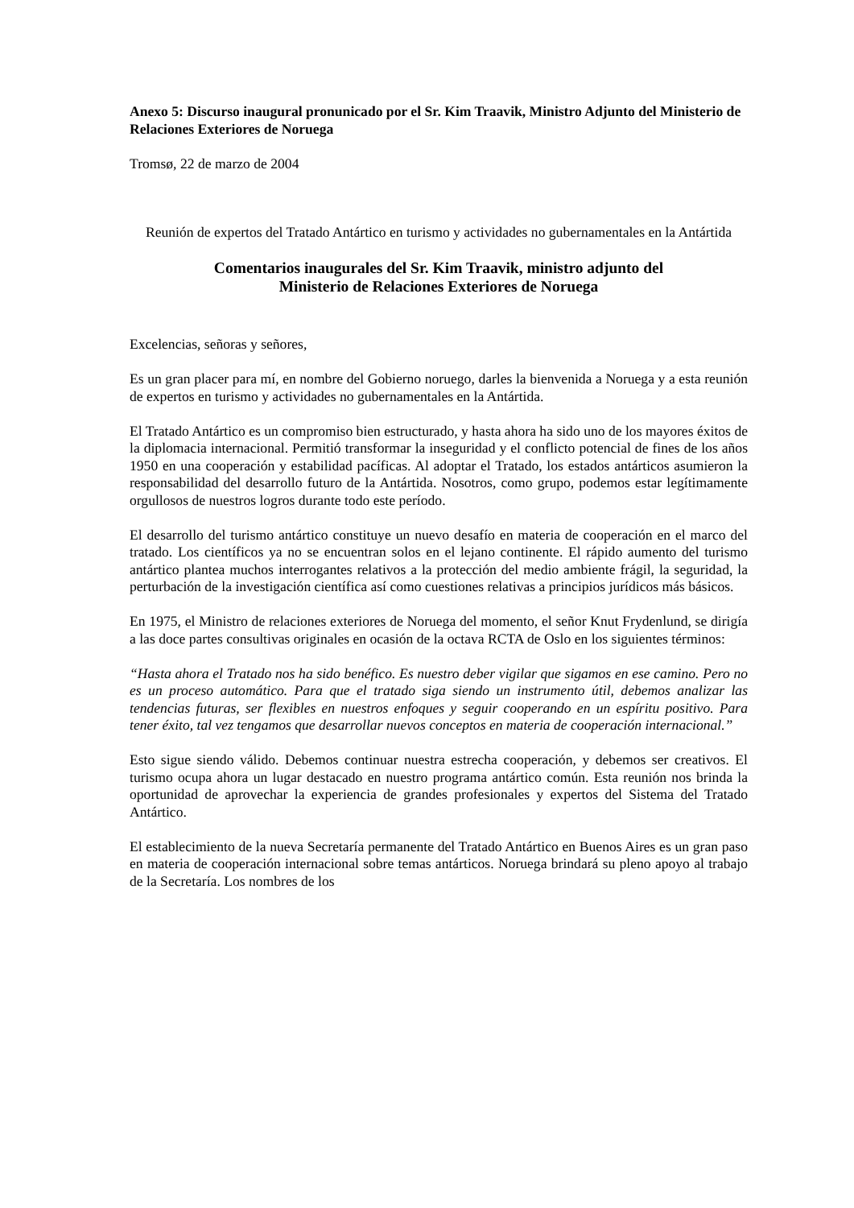Anexo 5: Discurso inaugural pronunicado por el Sr. Kim Traavik, Ministro Adjunto del Ministerio de Relaciones Exteriores de Noruega
Tromsø, 22 de marzo de 2004
Reunión de expertos del Tratado Antártico en turismo y actividades no gubernamentales en la Antártida
Comentarios inaugurales del Sr. Kim Traavik, ministro adjunto del
Ministerio de Relaciones Exteriores de Noruega
Excelencias, señoras y señores,
Es un gran placer para mí, en nombre del Gobierno noruego, darles la bienvenida a Noruega y a esta reunión de expertos en turismo y actividades no gubernamentales en la Antártida.
El Tratado Antártico es un compromiso bien estructurado, y hasta ahora ha sido uno de los mayores éxitos de la diplomacia internacional. Permitió transformar la inseguridad y el conflicto potencial de fines de los años 1950 en una cooperación y estabilidad pacíficas. Al adoptar el Tratado, los estados antárticos asumieron la responsabilidad del desarrollo futuro de la Antártida. Nosotros, como grupo, podemos estar legítimamente orgullosos de nuestros logros durante todo este período.
El desarrollo del turismo antártico constituye un nuevo desafío en materia de cooperación en el marco del tratado. Los científicos ya no se encuentran solos en el lejano continente. El rápido aumento del turismo antártico plantea muchos interrogantes relativos a la protección del medio ambiente frágil, la seguridad, la perturbación de la investigación científica así como cuestiones relativas a principios jurídicos más básicos.
En 1975, el Ministro de relaciones exteriores de Noruega del momento, el señor Knut Frydenlund, se dirigía a las doce partes consultivas originales en ocasión de la octava RCTA de Oslo en los siguientes términos:
“Hasta ahora el Tratado nos ha sido benéfico. Es nuestro deber vigilar que sigamos en ese camino. Pero no es un proceso automático. Para que el tratado siga siendo un instrumento útil, debemos analizar las tendencias futuras, ser flexibles en nuestros enfoques y seguir cooperando en un espíritu positivo. Para tener éxito, tal vez tengamos que desarrollar nuevos conceptos en materia de cooperación internacional.”
Esto sigue siendo válido. Debemos continuar nuestra estrecha cooperación, y debemos ser creativos. El turismo ocupa ahora un lugar destacado en nuestro programa antártico común. Esta reunión nos brinda la oportunidad de aprovechar la experiencia de grandes profesionales y expertos del Sistema del Tratado Antártico.
El establecimiento de la nueva Secretaría permanente del Tratado Antártico en Buenos Aires es un gran paso en materia de cooperación internacional sobre temas antárticos. Noruega brindará su pleno apoyo al trabajo de la Secretaría. Los nombres de los